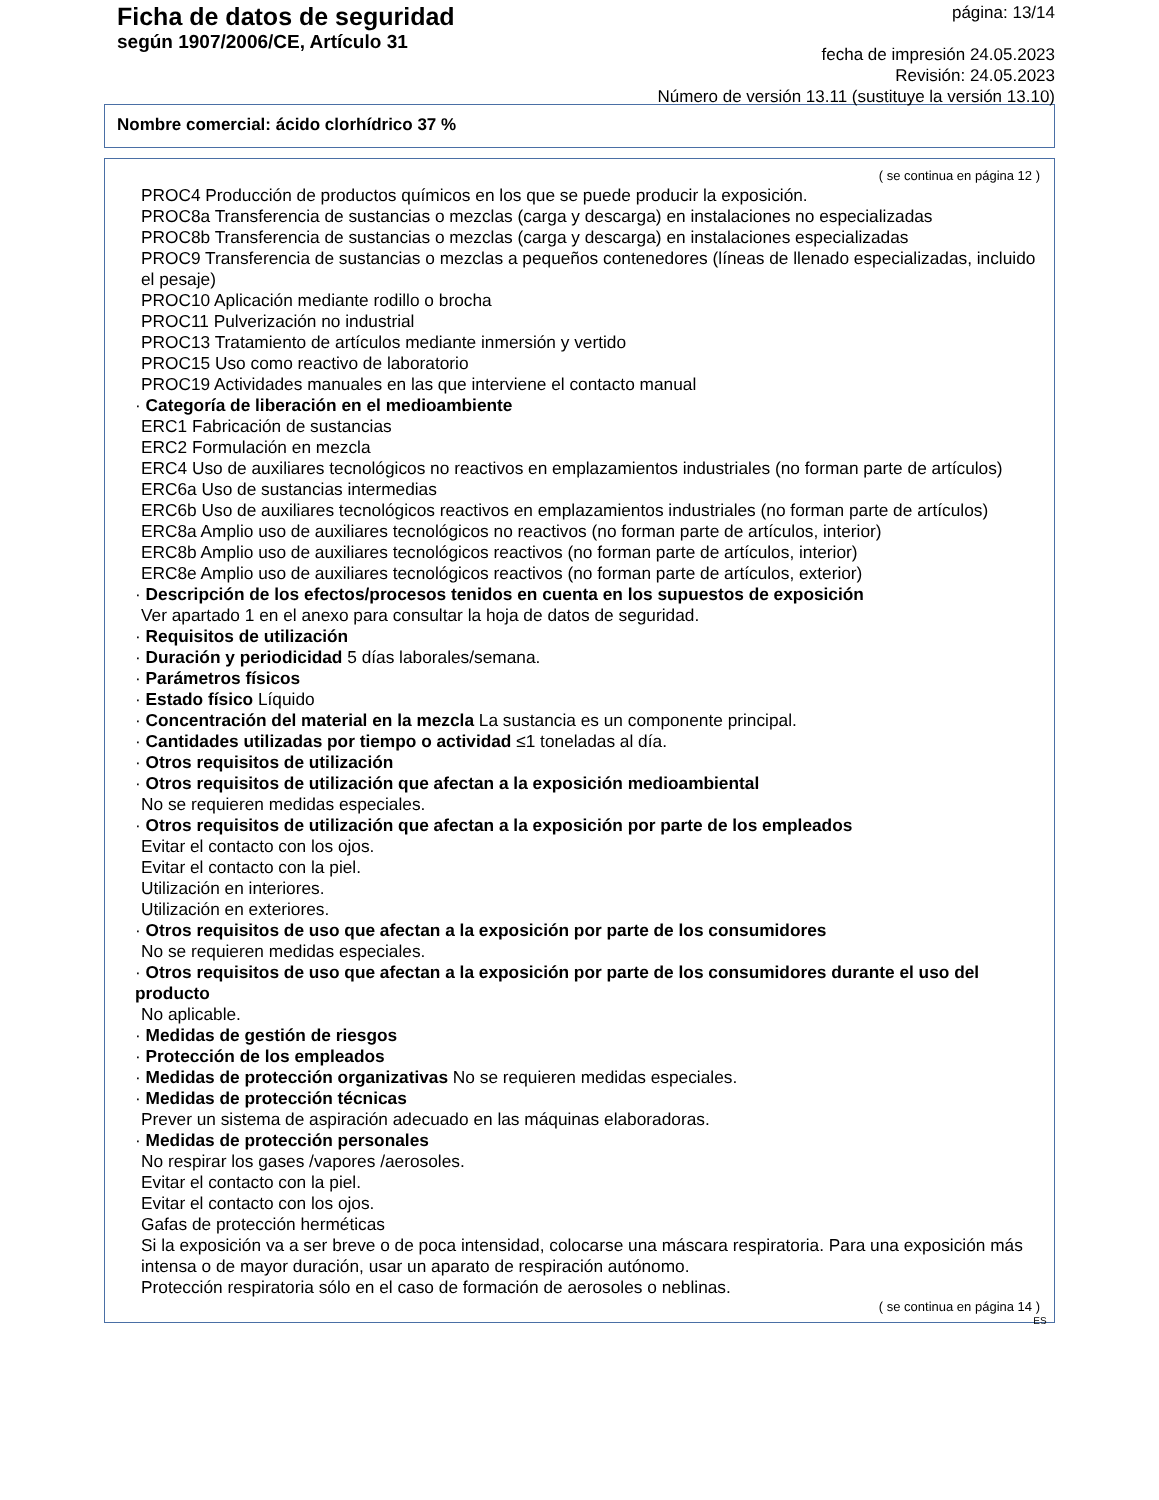Ficha de datos de seguridad
según 1907/2006/CE, Artículo 31
página: 13/14
fecha de impresión 24.05.2023
Revisión: 24.05.2023
Número de versión 13.11 (sustituye la versión 13.10)
Nombre comercial: ácido clorhídrico 37 %
( se continua en página 12 )
PROC4 Producción de productos químicos en los que se puede producir la exposición.
PROC8a Transferencia de sustancias o mezclas (carga y descarga) en instalaciones no especializadas
PROC8b Transferencia de sustancias o mezclas (carga y descarga) en instalaciones especializadas
PROC9 Transferencia de sustancias o mezclas a pequeños contenedores (líneas de llenado especializadas, incluido el pesaje)
PROC10 Aplicación mediante rodillo o brocha
PROC11 Pulverización no industrial
PROC13 Tratamiento de artículos mediante inmersión y vertido
PROC15 Uso como reactivo de laboratorio
PROC19 Actividades manuales en las que interviene el contacto manual
· Categoría de liberación en el medioambiente
ERC1 Fabricación de sustancias
ERC2 Formulación en mezcla
ERC4 Uso de auxiliares tecnológicos no reactivos en emplazamientos industriales (no forman parte de artículos)
ERC6a Uso de sustancias intermedias
ERC6b Uso de auxiliares tecnológicos reactivos en emplazamientos industriales (no forman parte de artículos)
ERC8a Amplio uso de auxiliares tecnológicos no reactivos (no forman parte de artículos, interior)
ERC8b Amplio uso de auxiliares tecnológicos reactivos (no forman parte de artículos, interior)
ERC8e Amplio uso de auxiliares tecnológicos reactivos (no forman parte de artículos, exterior)
· Descripción de los efectos/procesos tenidos en cuenta en los supuestos de exposición
Ver apartado 1 en el anexo para consultar la hoja de datos de seguridad.
· Requisitos de utilización
· Duración y periodicidad 5 días laborales/semana.
· Parámetros físicos
· Estado físico Líquido
· Concentración del material en la mezcla La sustancia es un componente principal.
· Cantidades utilizadas por tiempo o actividad ≤1 toneladas al día.
· Otros requisitos de utilización
· Otros requisitos de utilización que afectan a la exposición medioambiental
No se requieren medidas especiales.
· Otros requisitos de utilización que afectan a la exposición por parte de los empleados
Evitar el contacto con los ojos.
Evitar el contacto con la piel.
Utilización en interiores.
Utilización en exteriores.
· Otros requisitos de uso que afectan a la exposición por parte de los consumidores
No se requieren medidas especiales.
· Otros requisitos de uso que afectan a la exposición por parte de los consumidores durante el uso del producto
No aplicable.
· Medidas de gestión de riesgos
· Protección de los empleados
· Medidas de protección organizativas No se requieren medidas especiales.
· Medidas de protección técnicas
Prever un sistema de aspiración adecuado en las máquinas elaboradoras.
· Medidas de protección personales
No respirar los gases /vapores /aerosoles.
Evitar el contacto con la piel.
Evitar el contacto con los ojos.
Gafas de protección herméticas
Si la exposición va a ser breve o de poca intensidad, colocarse una máscara respiratoria. Para una exposición más intensa o de mayor duración, usar un aparato de respiración autónomo.
Protección respiratoria sólo en el caso de formación de aerosoles o neblinas.
( se continua en página 14 )
ES